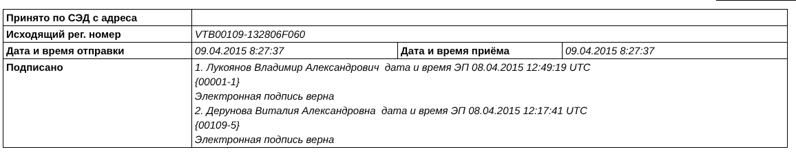| Принято по СЭД с адреса | | | |
| Исходящий рег. номер | VTB00109-132806F060 | | |
| Дата и время отправки | 09.04.2015 8:27:37 | Дата и время приёма | 09.04.2015 8:27:37 |
| Подписано | 1. Лукоянов Владимир Александрович дата и время ЭП 08.04.2015 12:49:19 UTC {00001-1} Электронная подпись верна 2. Дерунова Виталия Александровна дата и время ЭП 08.04.2015 12:17:41 UTC {00109-5} Электронная подпись верна | | |